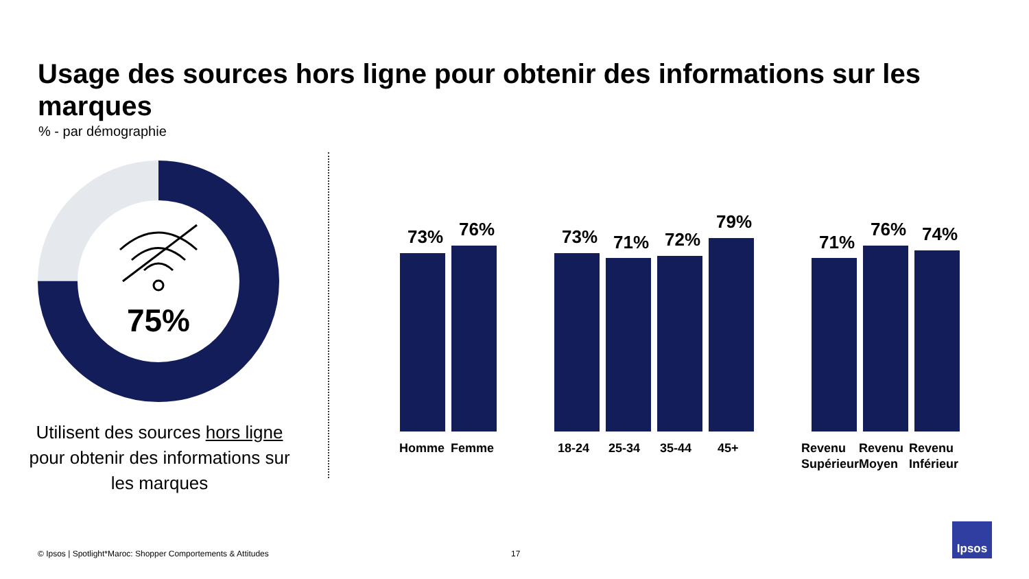Usage des sources hors ligne pour obtenir des informations sur les marques
% - par démographie
75%
Utilisent des sources hors ligne pour obtenir des informations sur les marques
73% 76% 73% 71% 72%
79%
71%
76% 74%
Homme Femme 18-24 25-34 35-44 45+
Revenu
Supérieur
Revenu
Moyen
Revenu
Inférieur
© Ipsos | Spotlight*Maroc: Shopper Comportements & Attitudes
17
Ipsos